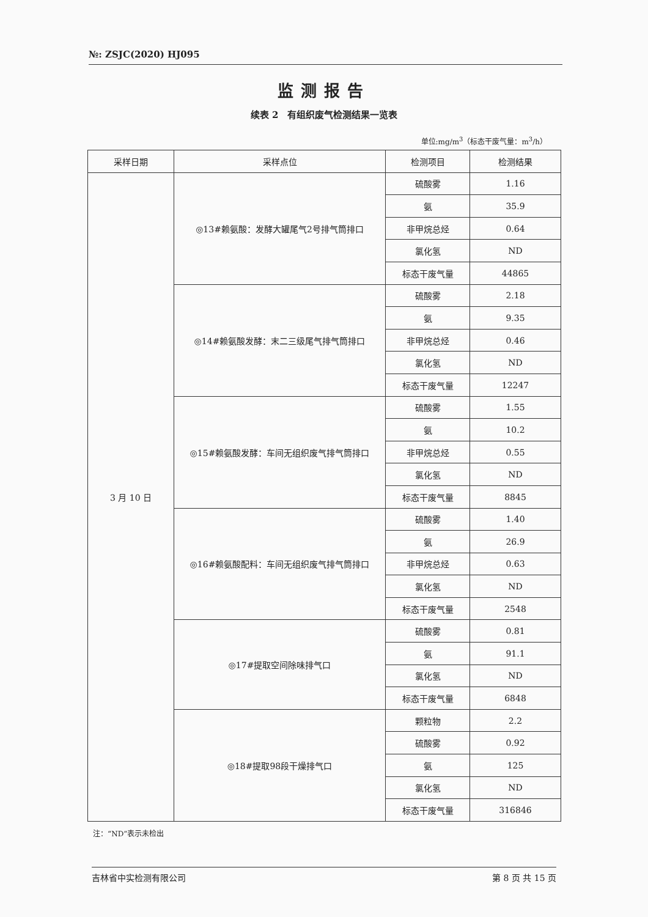№: ZSJC(2020) HJ095
监测报告
续表 2　有组织废气检测结果一览表
单位:mg/m<sup>3</sup>（标态干废气量：m<sup>3</sup>/h）
| 采样日期 | 采样点位 | 检测项目 | 检测结果 |
| --- | --- | --- | --- |
| 3 月 10 日 | ◎13#赖氨酸：发酵大罐尾气2号排气筒排口 | 硫酸雾 | 1.16 |
| | | 氨 | 35.9 |
| | | 非甲烷总烃 | 0.64 |
| | | 氯化氢 | ND |
| | | 标态干废气量 | 44865 |
| | ◎14#赖氨酸发酵：末二三级尾气排气筒排口 | 硫酸雾 | 2.18 |
| | | 氨 | 9.35 |
| | | 非甲烷总烃 | 0.46 |
| | | 氯化氢 | ND |
| | | 标态干废气量 | 12247 |
| | ◎15#赖氨酸发酵：车间无组织废气排气筒排口 | 硫酸雾 | 1.55 |
| | | 氨 | 10.2 |
| | | 非甲烷总烃 | 0.55 |
| | | 氯化氢 | ND |
| | | 标态干废气量 | 8845 |
| | ◎16#赖氨酸配料：车间无组织废气排气筒排口 | 硫酸雾 | 1.40 |
| | | 氨 | 26.9 |
| | | 非甲烷总烃 | 0.63 |
| | | 氯化氢 | ND |
| | | 标态干废气量 | 2548 |
| | ◎17#提取空间除味排气口 | 硫酸雾 | 0.81 |
| | | 氨 | 91.1 |
| | | 氯化氢 | ND |
| | | 标态干废气量 | 6848 |
| | ◎18#提取98段干燥排气口 | 颗粒物 | 2.2 |
| | | 硫酸雾 | 0.92 |
| | | 氨 | 125 |
| | | 氯化氢 | ND |
| | | 标态干废气量 | 316846 |
注：“ND”表示未检出
吉林省中实检测有限公司 第 8 页 共 15 页